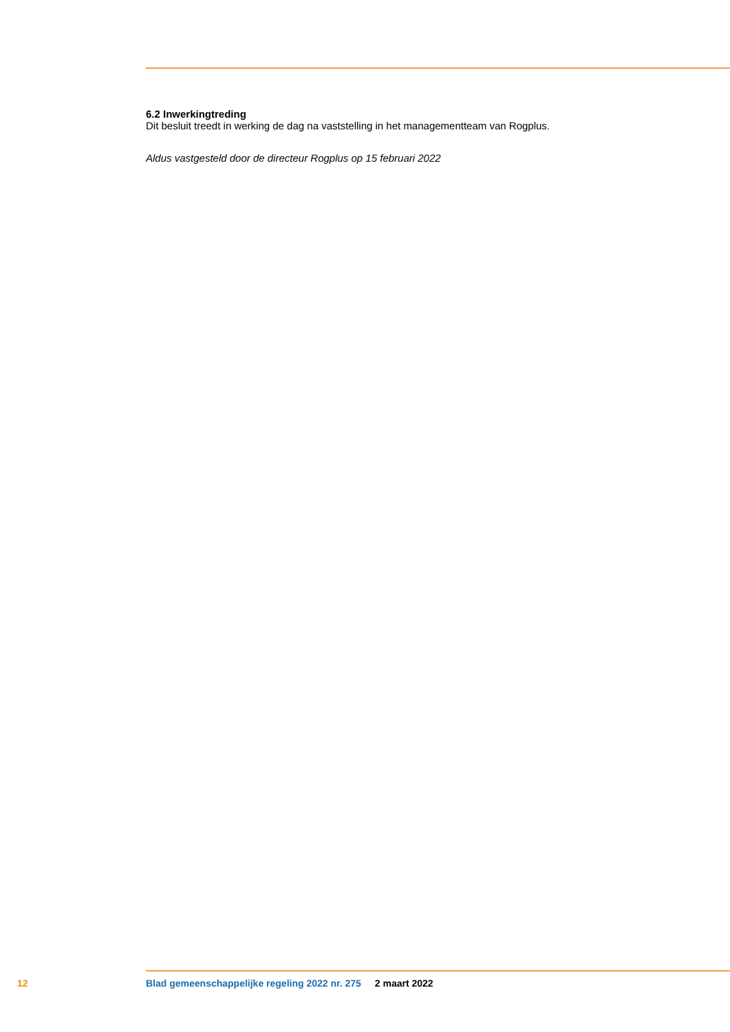6.2 Inwerkingtreding
Dit besluit treedt in werking de dag na vaststelling in het managementteam van Rogplus.
Aldus vastgesteld door de directeur Rogplus op 15 februari 2022
12 Blad gemeenschappelijke regeling 2022 nr. 275 2 maart 2022